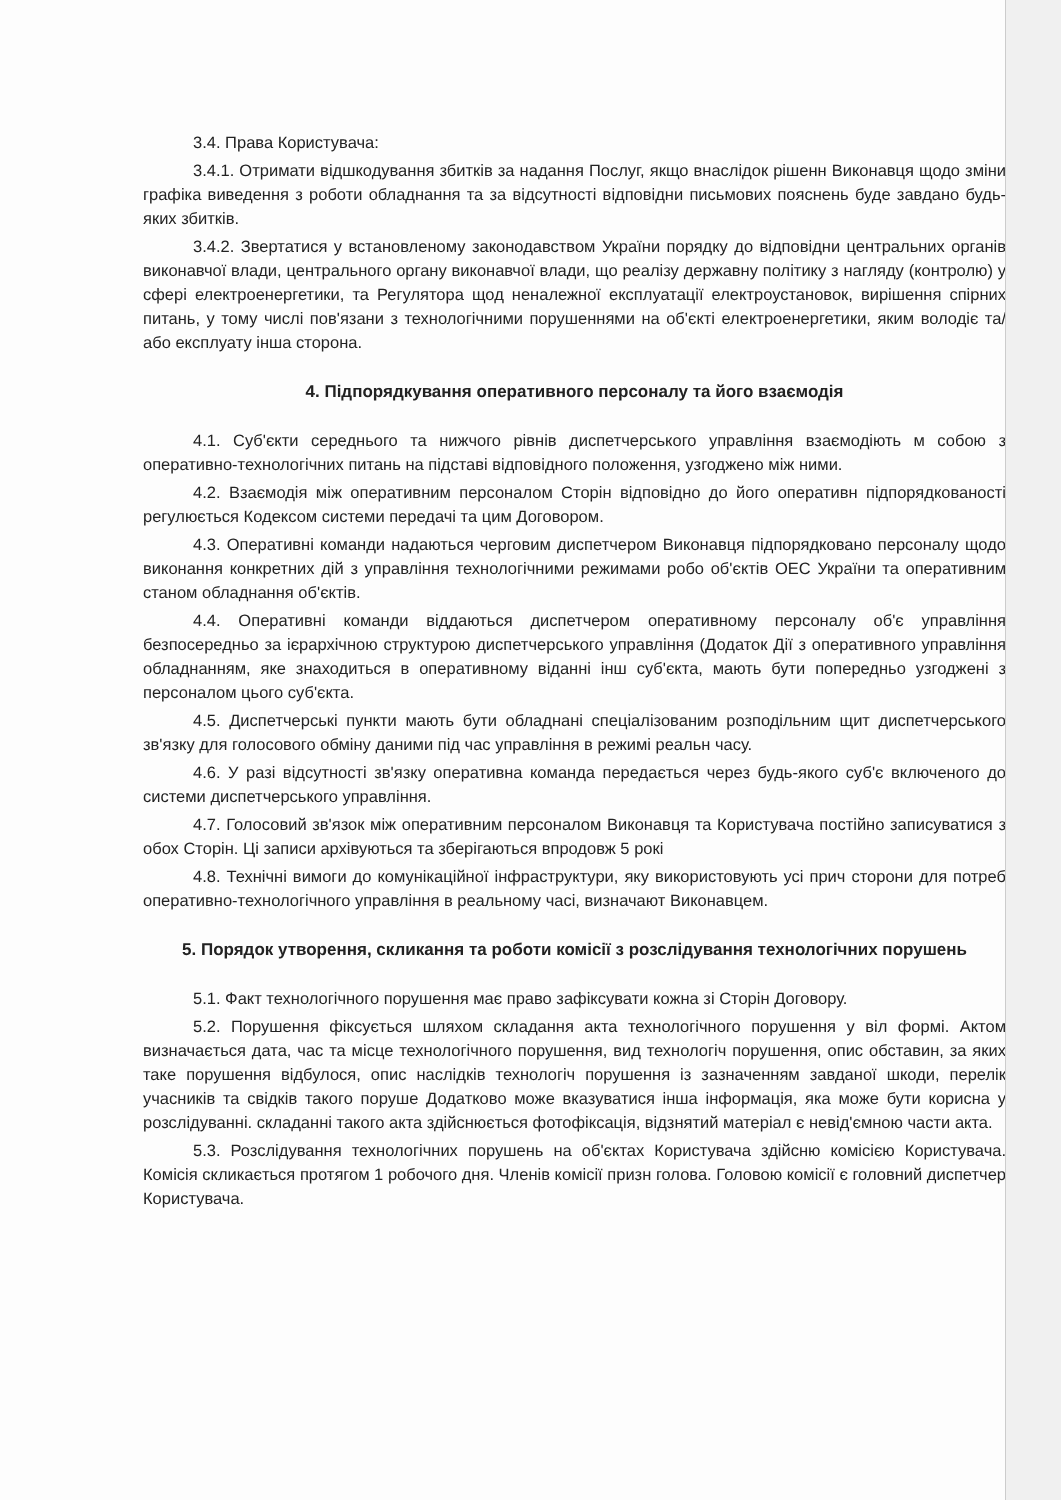3.4. Права Користувача:
3.4.1. Отримати відшкодування збитків за надання Послуг, якщо внаслідок рішенн Виконавця щодо зміни графіка виведення з роботи обладнання та за відсутності відповідни письмових пояснень буде завдано будь-яких збитків.
3.4.2. Звертатися у встановленому законодавством України порядку до відповідни центральних органів виконавчої влади, центрального органу виконавчої влади, що реалізу державну політику з нагляду (контролю) у сфері електроенергетики, та Регулятора щод неналежної експлуатації електроустановок, вирішення спірних питань, у тому числі пов'язани з технологічними порушеннями на об'єкті електроенергетики, яким володіє та/або експлуату інша сторона.
4. Підпорядкування оперативного персоналу та його взаємодія
4.1. Суб'єкти середнього та нижчого рівнів диспетчерського управління взаємодіють м собою з оперативно-технологічних питань на підставі відповідного положення, узгоджено між ними.
4.2. Взаємодія між оперативним персоналом Сторін відповідно до його оперативн підпорядкованості регулюється Кодексом системи передачі та цим Договором.
4.3. Оперативні команди надаються черговим диспетчером Виконавця підпорядковано персоналу щодо виконання конкретних дій з управління технологічними режимами робо об'єктів ОЕС України та оперативним станом обладнання об'єктів.
4.4. Оперативні команди віддаються диспетчером оперативному персоналу об'є управління безпосередньо за ієрархічною структурою диспетчерського управління (Додаток Дії з оперативного управління обладнанням, яке знаходиться в оперативному віданні інш суб'єкта, мають бути попередньо узгоджені з персоналом цього суб'єкта.
4.5. Диспетчерські пункти мають бути обладнані спеціалізованим розподільним щит диспетчерського зв'язку для голосового обміну даними під час управління в режимі реальн часу.
4.6. У разі відсутності зв'язку оперативна команда передається через будь-якого суб'є включеного до системи диспетчерського управління.
4.7. Голосовий зв'язок між оперативним персоналом Виконавця та Користувача постійно записуватися з обох Сторін. Ці записи архівуються та зберігаються впродовж 5 рокі
4.8. Технічні вимоги до комунікаційної інфраструктури, яку використовують усі прич сторони для потреб оперативно-технологічного управління в реальному часі, визначают Виконавцем.
5. Порядок утворення, скликання та роботи комісії з розслідування технологічних порушень
5.1. Факт технологічного порушення має право зафіксувати кожна зі Сторін Договору.
5.2. Порушення фіксується шляхом складання акта технологічного порушення у віл формі. Актом визначається дата, час та місце технологічного порушення, вид технологіч порушення, опис обставин, за яких таке порушення відбулося, опис наслідків технологіч порушення із зазначенням завданої шкоди, перелік учасників та свідків такого поруше Додатково може вказуватися інша інформація, яка може бути корисна у розслідуванні. складанні такого акта здійснюється фотофіксація, відзнятий матеріал є невід'ємною части акта.
5.3. Розслідування технологічних порушень на об'єктах Користувача здійсню комісією Користувача. Комісія скликається протягом 1 робочого дня. Членів комісії призн голова. Головою комісії є головний диспетчер Користувача.